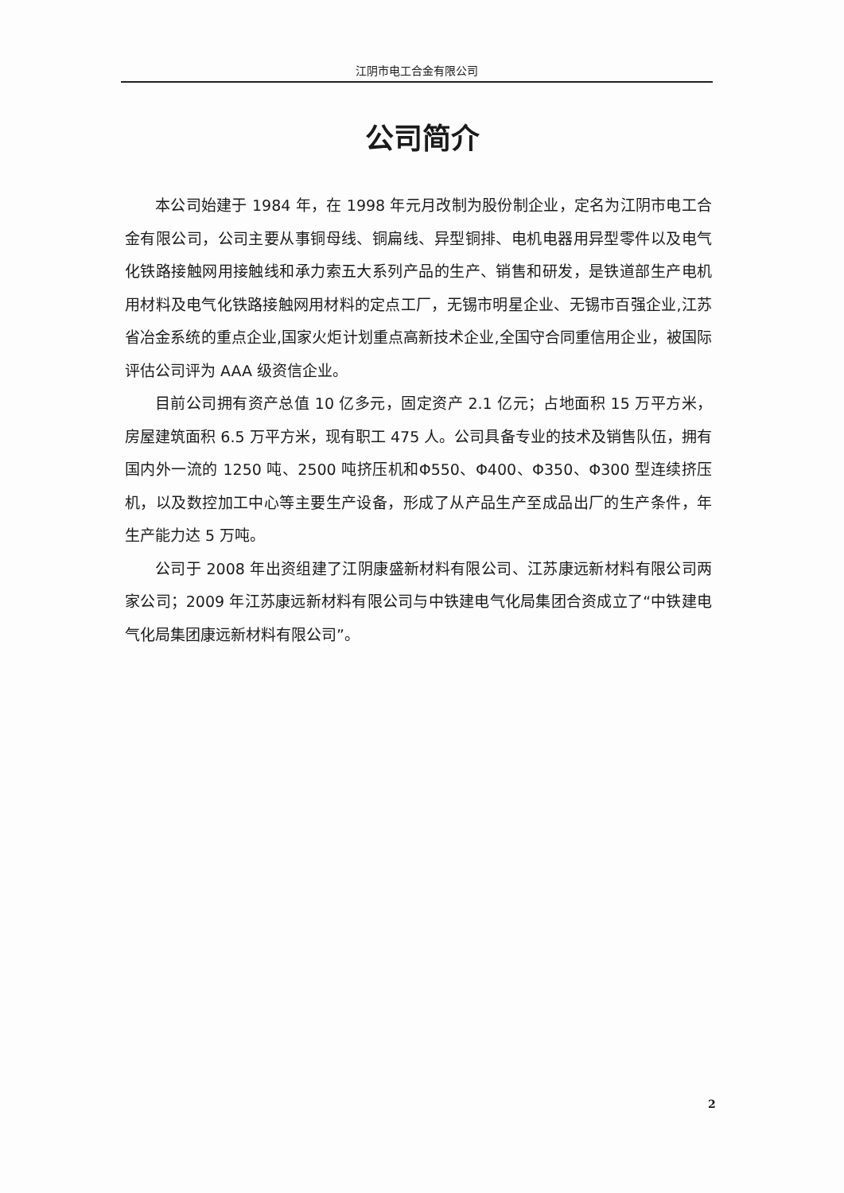江阴市电工合金有限公司
公司简介
本公司始建于 1984 年，在 1998 年元月改制为股份制企业，定名为江阴市电工合金有限公司，公司主要从事铜母线、铜扁线、异型铜排、电机电器用异型零件以及电气化铁路接触网用接触线和承力索五大系列产品的生产、销售和研发，是铁道部生产电机用材料及电气化铁路接触网用材料的定点工厂，无锡市明星企业、无锡市百强企业,江苏省冶金系统的重点企业,国家火炬计划重点高新技术企业,全国守合同重信用企业，被国际评估公司评为 AAA 级资信企业。
目前公司拥有资产总值 10 亿多元，固定资产 2.1 亿元；占地面积 15 万平方米，房屋建筑面积 6.5 万平方米，现有职工 475 人。公司具备专业的技术及销售队伍，拥有国内外一流的 1250 吨、2500 吨挤压机和Φ550、Φ400、Φ350、Φ300 型连续挤压机，以及数控加工中心等主要生产设备，形成了从产品生产至成品出厂的生产条件，年生产能力达 5 万吨。
公司于 2008 年出资组建了江阴康盛新材料有限公司、江苏康远新材料有限公司两家公司；2009 年江苏康远新材料有限公司与中铁建电气化局集团合资成立了“中铁建电气化局集团康远新材料有限公司”。
2